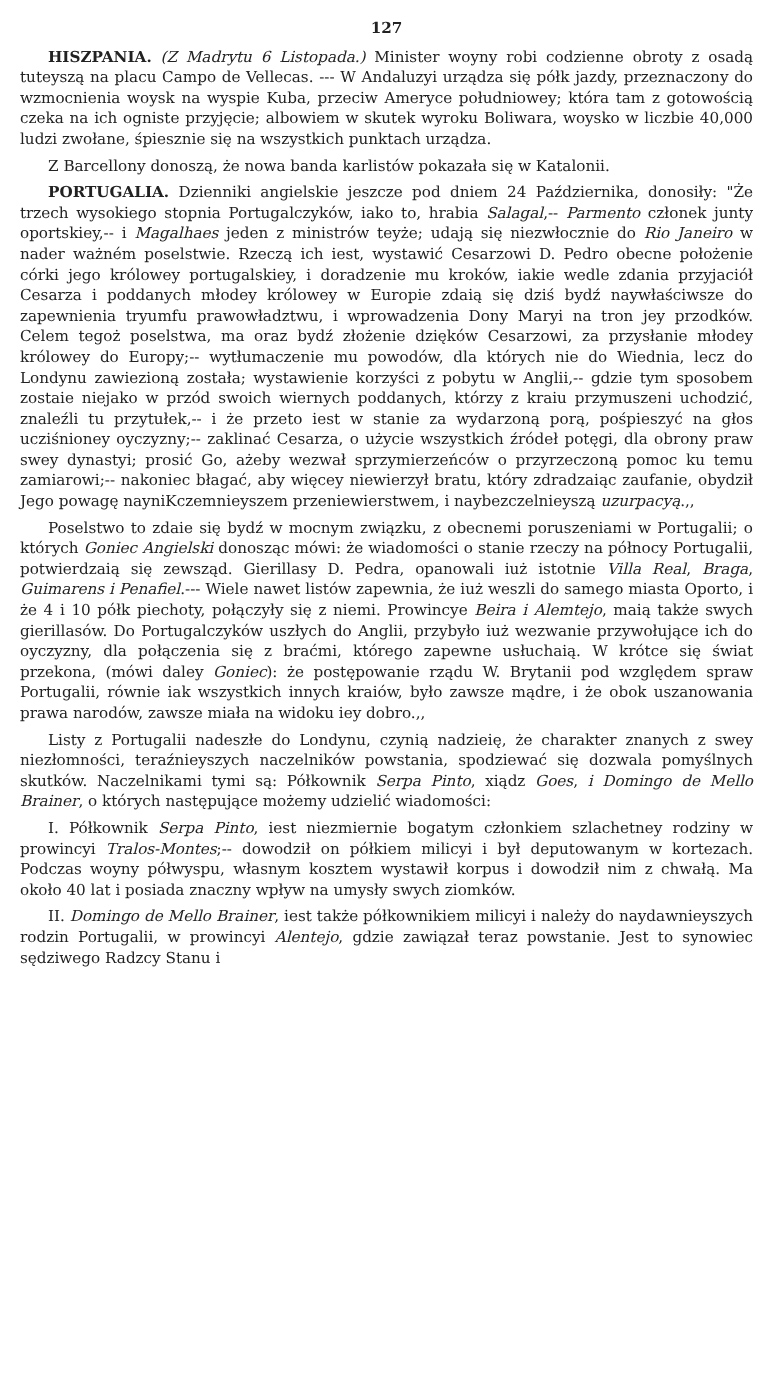127
HISZPANIA. (Z Madrytu 6 Listopada.) Minister woyny robi codzienne obroty z osadą tuteyszą na placu Campo de Vellecas. --- W Andaluzyi urządza się półk jazdy, przeznaczony do wzmocnienia woysk na wyspie Kuba, przeciw Ameryce południowey; która tam z gotowością czeka na ich ogniste przyjęcie; albowiem w skutek wyroku Boliwara, woysko w liczbie 40,000 ludzi zwołane, śpiesznie się na wszystkich punktach urządza.
Z Barcellony donoszą, że nowa banda karlistów pokazała się w Katalonii.
PORTUGALIA. Dzienniki angielskie jeszcze pod dniem 24 Października, donosiły: "Że trzech wysokiego stopnia Portugalczyków, iako to, hrabia Salagal,-- Parmento członek junty oportskiey,-- i Magalhaes jeden z ministrów teyże; udają się niezwłocznie do Rio Janeiro w nader ważném poselstwie. Rzeczą ich iest, wystawić Cesarzowi D. Pedro obecne położenie córki jego królowey portugalskiey, i doradzenie mu kroków, iakie wedle zdania przyjaciół Cesarza i poddanych młodey królowey w Europie zdaią się dziś bydź naywłaściwsze do zapewnienia tryumfu prawowładztwu, i wprowadzenia Dony Maryi na tron jey przodków. Celem tegoż poselstwa, ma oraz bydź złożenie dzięków Cesarzowi, za przysłanie młodey królowey do Europy;-- wytłumaczenie mu powodów, dla których nie do Wiednia, lecz do Londynu zawiezioną została; wystawienie korzyści z pobytu w Anglii,-- gdzie tym sposobem zostaie niejako w przód swoich wiernych poddanych, którzy z kraiu przymuszeni uchodzić, znaleźli tu przytułek,-- i że przeto iest w stanie za wydarzoną porą, pośpieszyć na głos ucziśnioney oyczyzny;-- zaklinać Cesarza, o użycie wszystkich źródeł potęgi, dla obrony praw swey dynastyi; prosić Go, ażeby wezwał sprzymierzeńców o przyrzeczoną pomoc ku temu zamiarowi;-- nakoniec błagać, aby więcey niewierzył bratu, który zdradzaiąc zaufanie, obydził Jego powagę nayniKczemnieyszem przeniewierstwem, i naybezczelnieyszą uzurpacyą.,,
Poselstwo to zdaie się bydź w mocnym związku, z obecnemi poruszeniami w Portugalii; o których Goniec Angielski donosząc mówi: że wiadomości o stanie rzeczy na północy Portugalii, potwierdzaią się zewsząd. Gierillasy D. Pedra, opanowali iuż istotnie Villa Real, Braga, Guimarens i Penafiel.--- Wiele nawet listów zapewnia, że iuż weszli do samego miasta Oporto, i że 4 i 10 półk piechoty, połączyły się z niemi. Prowincye Beira i Alemtejo, maią także swych gierillasów. Do Portugalczyków uszłych do Anglii, przybyło iuż wezwanie przywołujące ich do oyczyzny, dla połączenia się z braćmi, którego zapewne usłuchaią. W krótce się świat przekona, (mówi daley Goniec): że postępowanie rządu W. Brytanii pod względem spraw Portugalii, równie iak wszystkich innych kraiów, było zawsze mądre, i że obok uszanowania prawa narodów, zawsze miała na widoku iey dobro.,,
Listy z Portugalii nadeszłe do Londynu, czynią nadzieię, że charakter znanych z swey niezłomności, teraźnieyszych naczelników powstania, spodziewać się dozwala pomyślnych skutków. Naczelnikami tymi są: Półkownik Serpa Pinto, xiądz Goes, i Domingo de Mello Brainer, o których następujące możemy udzielić wiadomości:
I. Półkownik Serpa Pinto, iest niezmiernie bogatym członkiem szlachetney rodziny w prowincyi Tralos-Montes;-- dowodził on półkiem milicyi i był deputowanym w kortezach. Podczas woyny półwyspu, własnym kosztem wystawił korpus i dowodził nim z chwałą. Ma około 40 lat i posiada znaczny wpływ na umysły swych ziomków.
II. Domingo de Mello Brainer, iest także półkownikiem milicyi i należy do naydawnieyszych rodzin Portugalii, w prowincyi Alentejo, gdzie zawiązał teraz powstanie. Jest to synowiec sędziwego Radzcy Stanu i